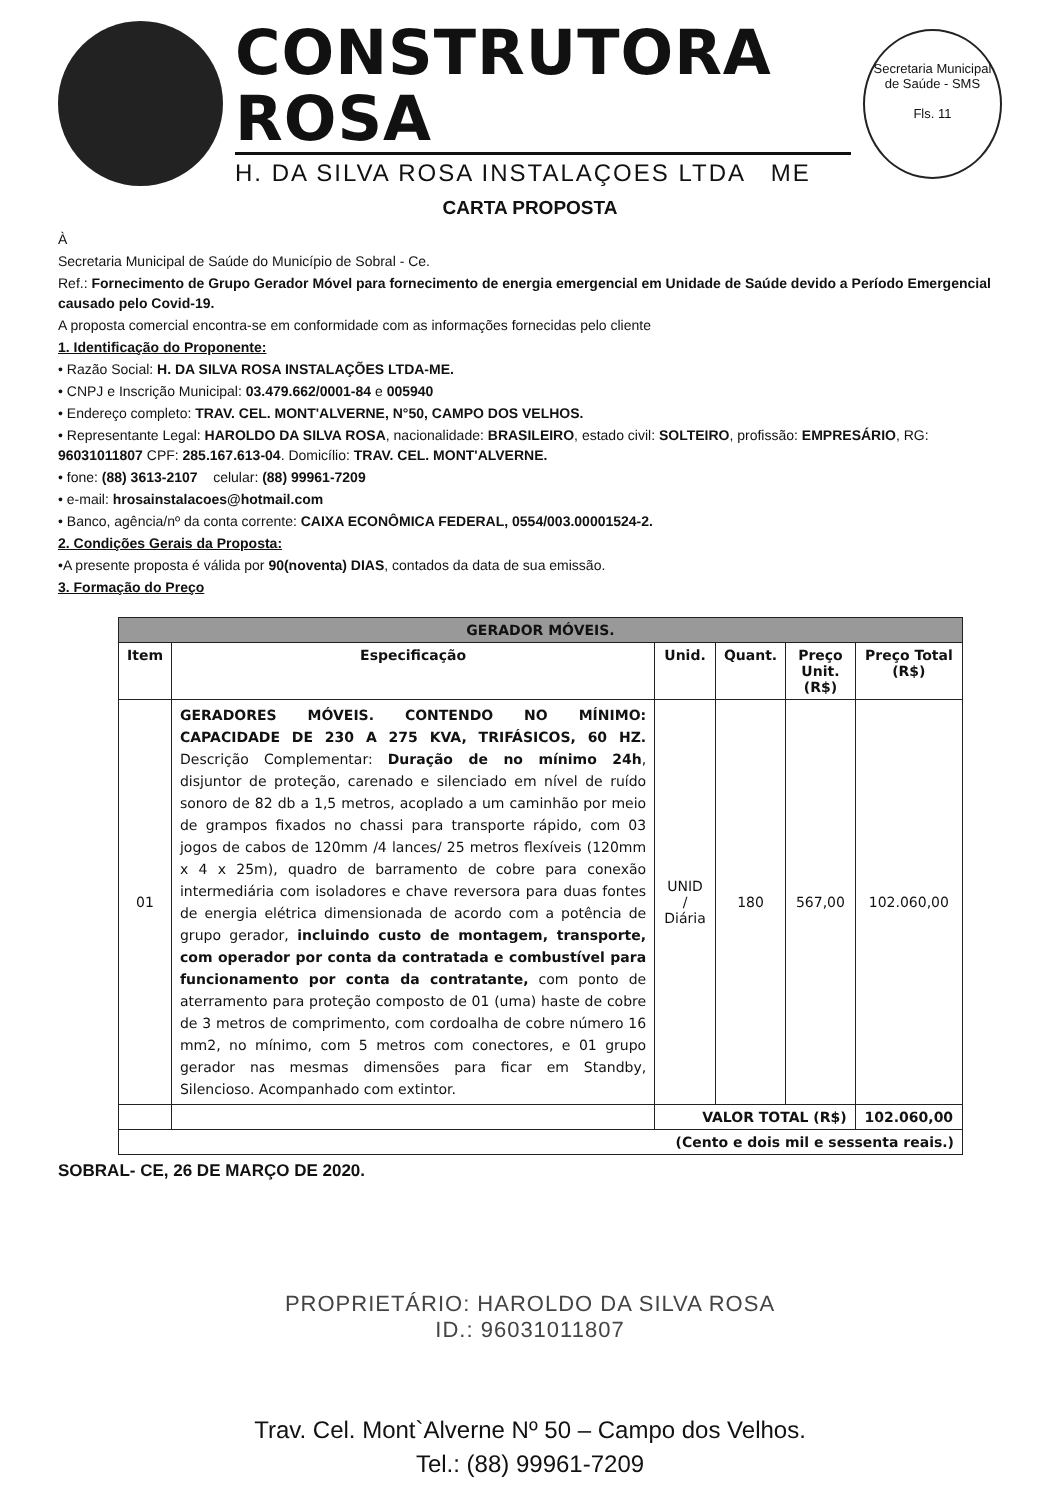CONSTRUTORA ROSA
H. DA SILVA ROSA INSTALAÇOES LTDA ME
Secretaria Municipal de Saúde - SMS
Fls. 11
CARTA PROPOSTA
À
Secretaria Municipal de Saúde do Município de Sobral - Ce.
Ref.: Fornecimento de Grupo Gerador Móvel para fornecimento de energia emergencial em Unidade de Saúde devido a Período Emergencial causado pelo Covid-19.
A proposta comercial encontra-se em conformidade com as informações fornecidas pelo cliente
1. Identificação do Proponente:
• Razão Social: H. DA SILVA ROSA INSTALAÇÕES LTDA-ME.
• CNPJ e Inscrição Municipal: 03.479.662/0001-84 e 005940
• Endereço completo: TRAV. CEL. MONT'ALVERNE, N°50, CAMPO DOS VELHOS.
• Representante Legal: HAROLDO DA SILVA ROSA, nacionalidade: BRASILEIRO, estado civil: SOLTEIRO, profissão: EMPRESÁRIO, RG: 96031011807 CPF: 285.167.613-04. Domicílio: TRAV. CEL. MONT'ALVERNE.
• fone: (88) 3613-2107 celular: (88) 99961-7209
• e-mail: hrosainstalacoes@hotmail.com
• Banco, agência/nº da conta corrente: CAIXA ECONÔMICA FEDERAL, 0554/003.00001524-2.
2. Condições Gerais da Proposta:
•A presente proposta é válida por 90(noventa) DIAS, contados da data de sua emissão.
3. Formação do Preço
| GERADOR MÓVEIS. | | | | | |
| --- | --- | --- | --- | --- | --- |
| Item | Especificação | Unid. | Quant. | Preço Unit. (R$) | Preço Total (R$) |
| 01 | GERADORES MÓVEIS. CONTENDO NO MÍNIMO: CAPACIDADE DE 230 A 275 KVA, TRIFÁSICOS, 60 HZ. Descrição Complementar: Duração de no mínimo 24h , disjuntor de proteção, carenado e silenciado em nível de ruído sonoro de 82 db a 1,5 metros, acoplado a um caminhão por meio de grampos fixados no chassi para transporte rápido, com 03 jogos de cabos de 120mm /4 lances/ 25 metros flexíveis (120mm x 4 x 25m), quadro de barramento de cobre para conexão intermediária com isoladores e chave reversora para duas fontes de energia elétrica dimensionada de acordo com a potência de grupo gerador, incluindo custo de montagem, transporte, com operador por conta da contratada e combustível para funcionamento por conta da contratante, com ponto de aterramento para proteção composto de 01 (uma) haste de cobre de 3 metros de comprimento, com cordoalha de cobre número 16 mm2, no mínimo, com 5 metros com conectores, e 01 grupo gerador nas mesmas dimensões para ficar em Standby, Silencioso. Acompanhado com extintor. | UNID / Diária | 180 | 567,00 | 102.060,00 |
| | | VALOR TOTAL (R$) | | | 102.060,00 |
| (Cento e dois mil e sessenta reais.) | | | | | |
SOBRAL- CE, 26 DE MARÇO DE 2020.
PROPRIETÁRIO: HAROLDO DA SILVA ROSA
ID.: 96031011807
Trav. Cel. Mont`Alverne Nº 50 – Campo dos Velhos.
Tel.: (88) 99961-7209